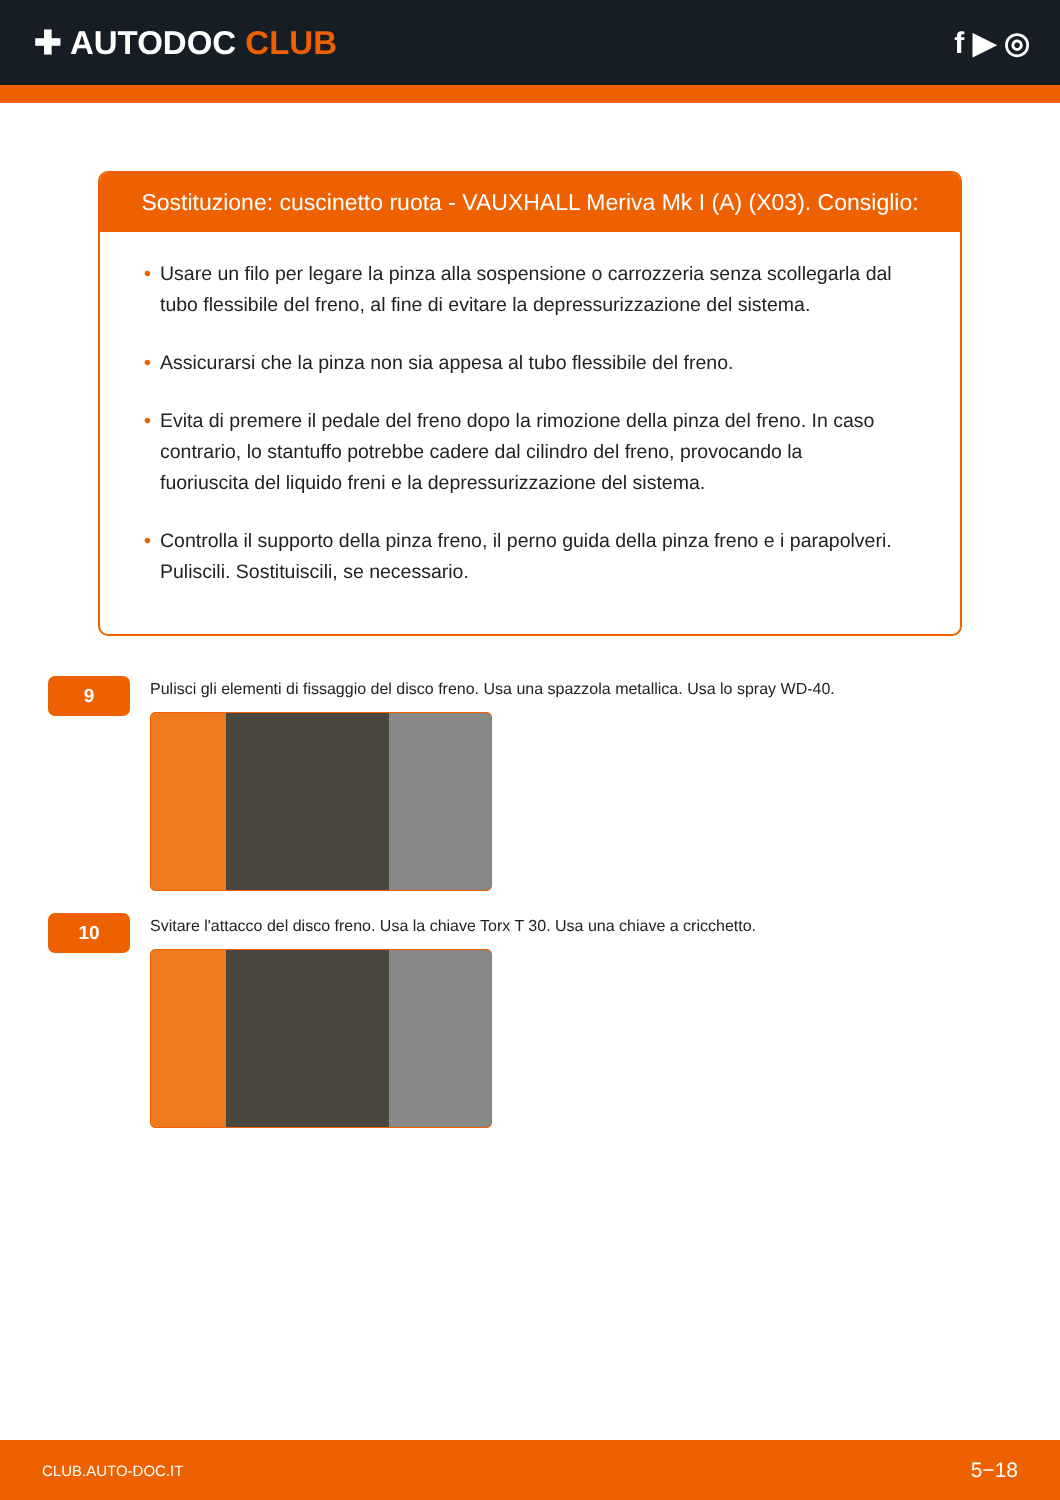✚ AUTODOC CLUB f ▶ ◎
Sostituzione: cuscinetto ruota - VAUXHALL Meriva Mk I (A) (X03). Consiglio:
• Usare un filo per legare la pinza alla sospensione o carrozzeria senza scollegarla dal tubo flessibile del freno, al fine di evitare la depressurizzazione del sistema.
• Assicurarsi che la pinza non sia appesa al tubo flessibile del freno.
• Evita di premere il pedale del freno dopo la rimozione della pinza del freno. In caso contrario, lo stantuffo potrebbe cadere dal cilindro del freno, provocando la fuoriuscita del liquido freni e la depressurizzazione del sistema.
• Controlla il supporto della pinza freno, il perno guida della pinza freno e i parapolveri. Puliscili. Sostituiscili, se necessario.
9
Pulisci gli elementi di fissaggio del disco freno. Usa una spazzola metallica. Usa lo spray WD-40.
10
Svitare l'attacco del disco freno. Usa la chiave Torx T 30. Usa una chiave a cricchetto.
CLUB.AUTO-DOC.IT 5−18